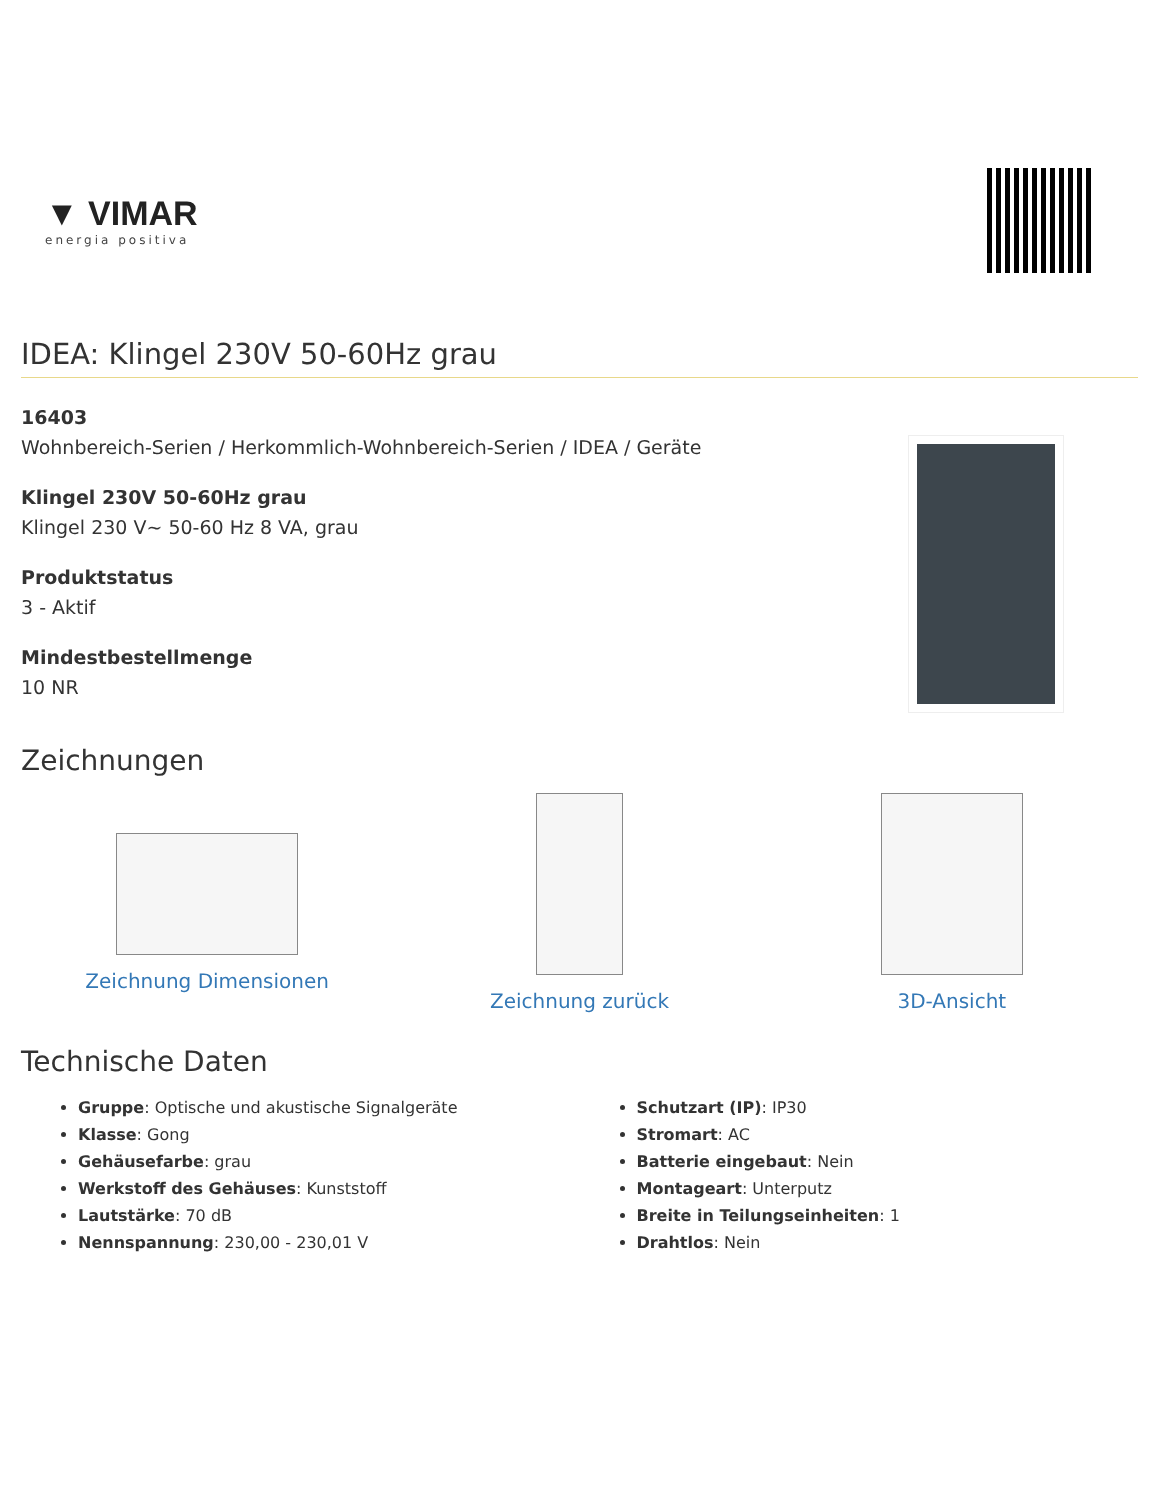▼ VIMAR
energia positiva
IDEA: Klingel 230V 50-60Hz grau
16403
Wohnbereich-Serien / Herkommlich-Wohnbereich-Serien / IDEA / Geräte
Klingel 230V 50-60Hz grau
Klingel 230 V~ 50-60 Hz 8 VA, grau
Produktstatus
3 - Aktif
Mindestbestellmenge
10 NR
Zeichnungen
Zeichnung Dimensionen Zeichnung zurück 3D-Ansicht
Technische Daten
Gruppe: Optische und akustische Signalgeräte
Klasse: Gong
Gehäusefarbe: grau
Werkstoff des Gehäuses: Kunststoff
Lautstärke: 70 dB
Nennspannung: 230,00 - 230,01 V
Schutzart (IP): IP30
Stromart: AC
Batterie eingebaut: Nein
Montageart: Unterputz
Breite in Teilungseinheiten: 1
Drahtlos: Nein